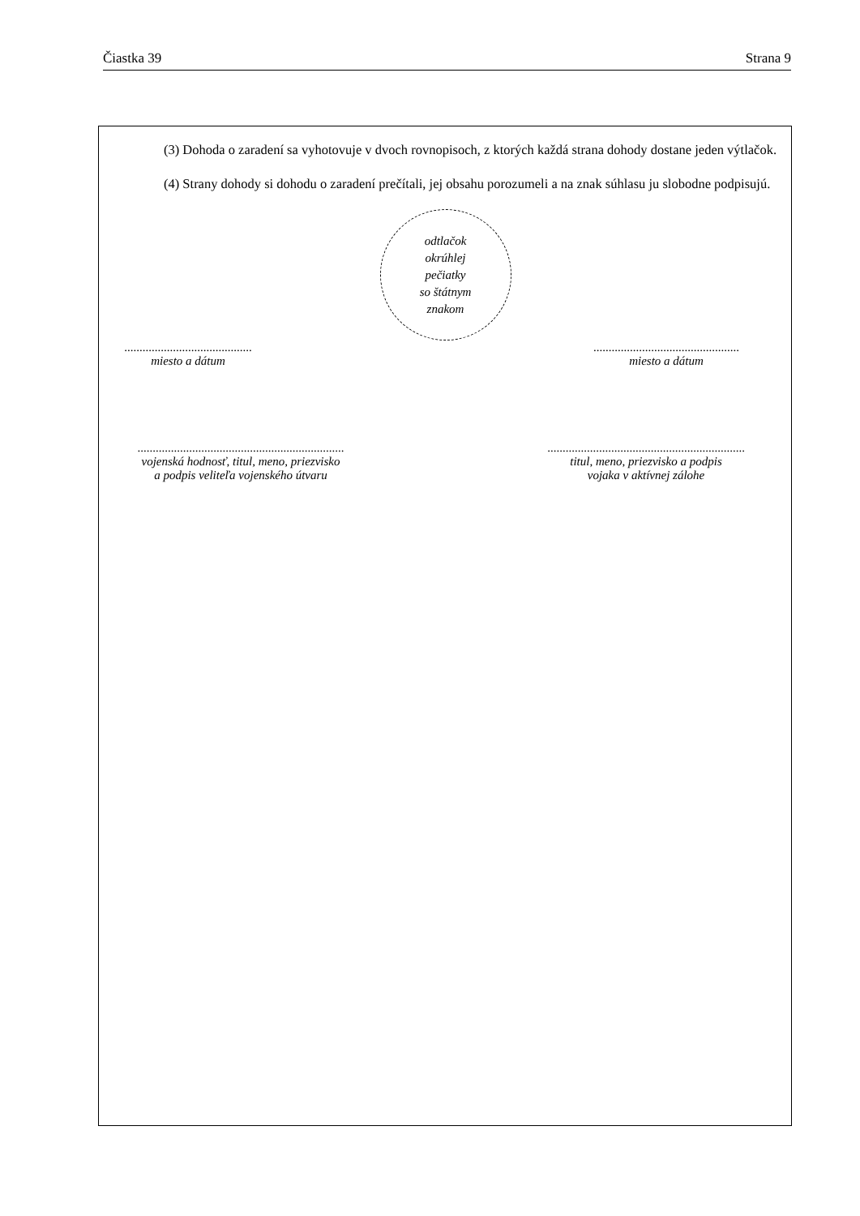Čiastka 39 Strana 9
(3) Dohoda o zaradení sa vyhotovuje v dvoch rovnopisoch, z ktorých každá strana dohody dostane jeden výtlačok.
(4) Strany dohody si dohodu o zaradení prečítali, jej obsahu porozumeli a na znak súhlasu ju slobodne podpisujú.
odtlačok
okrúhlej
pečiatky
so štátnym
znakom
..........................................
miesto a dátum
................................................
miesto a dátum
....................................................................
vojenská hodnosť, titul, meno, priezvisko
a podpis veliteľa vojenského útvaru
.................................................................
titul, meno, priezvisko a podpis
vojaka v aktívnej zálohe